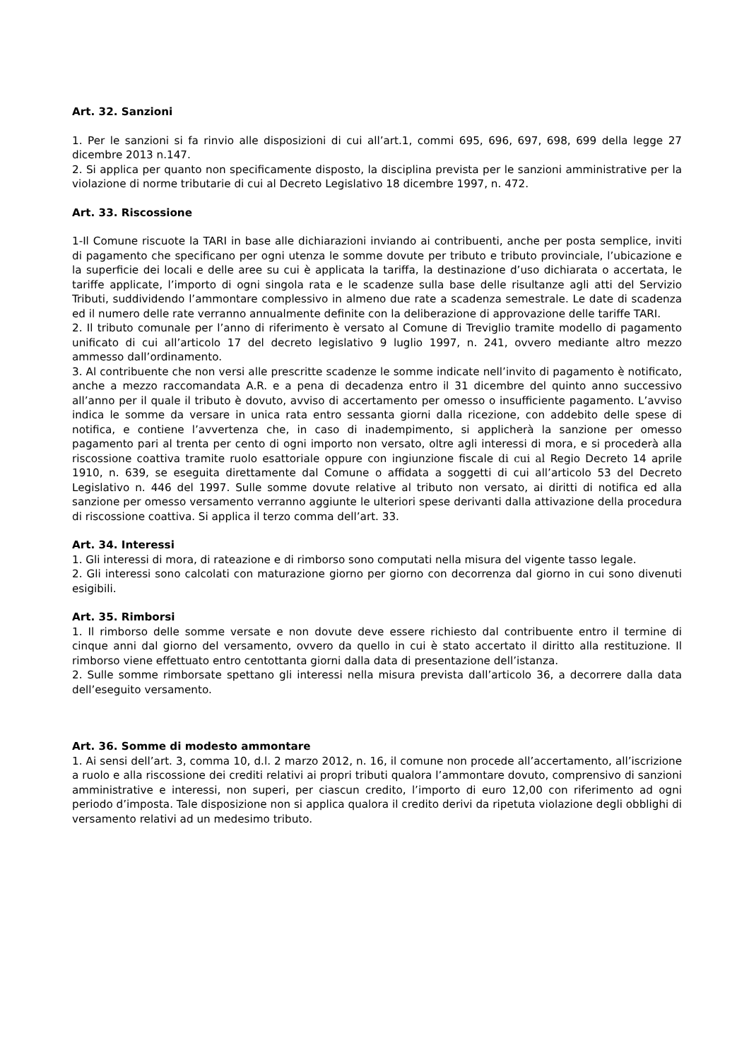Art. 32. Sanzioni
1. Per le sanzioni si fa rinvio alle disposizioni di cui all’art.1, commi 695, 696, 697, 698, 699 della legge 27 dicembre 2013 n.147.
2. Si applica per quanto non specificamente disposto, la disciplina prevista per le sanzioni amministrative per la violazione di norme tributarie di cui al Decreto Legislativo 18 dicembre 1997, n. 472.
Art. 33. Riscossione
1-Il Comune riscuote la TARI in base alle dichiarazioni inviando ai contribuenti, anche per posta semplice, inviti di pagamento che specificano per ogni utenza le somme dovute per tributo e tributo provinciale, l’ubicazione e la superficie dei locali e delle aree su cui è applicata la tariffa, la destinazione d’uso dichiarata o accertata, le tariffe applicate, l’importo di ogni singola rata e le scadenze sulla base delle risultanze agli atti del Servizio Tributi, suddividendo l’ammontare complessivo in almeno due rate a scadenza semestrale. Le date di scadenza ed il numero delle rate verranno annualmente definite con la deliberazione di approvazione delle tariffe TARI.
2. Il tributo comunale per l’anno di riferimento è versato al Comune di Treviglio tramite modello di pagamento unificato di cui all’articolo 17 del decreto legislativo 9 luglio 1997, n. 241, ovvero mediante altro mezzo ammesso dall’ordinamento.
3. Al contribuente che non versi alle prescritte scadenze le somme indicate nell’invito di pagamento è notificato, anche a mezzo raccomandata A.R. e a pena di decadenza entro il 31 dicembre del quinto anno successivo all’anno per il quale il tributo è dovuto, avviso di accertamento per omesso o insufficiente pagamento. L’avviso indica le somme da versare in unica rata entro sessanta giorni dalla ricezione, con addebito delle spese di notifica, e contiene l’avvertenza che, in caso di inadempimento, si applicherà la sanzione per omesso pagamento pari al trenta per cento di ogni importo non versato, oltre agli interessi di mora, e si procederà alla riscossione coattiva tramite ruolo esattoriale oppure con ingiunzione fiscale di cui al Regio Decreto 14 aprile 1910, n. 639, se eseguita direttamente dal Comune o affidata a soggetti di cui all’articolo 53 del Decreto Legislativo n. 446 del 1997. Sulle somme dovute relative al tributo non versato, ai diritti di notifica ed alla sanzione per omesso versamento verranno aggiunte le ulteriori spese derivanti dalla attivazione della procedura di riscossione coattiva. Si applica il terzo comma dell’art. 33.
Art. 34. Interessi
1. Gli interessi di mora, di rateazione e di rimborso sono computati nella misura del vigente tasso legale.
2. Gli interessi sono calcolati con maturazione giorno per giorno con decorrenza dal giorno in cui sono divenuti esigibili.
Art. 35. Rimborsi
1. Il rimborso delle somme versate e non dovute deve essere richiesto dal contribuente entro il termine di cinque anni dal giorno del versamento, ovvero da quello in cui è stato accertato il diritto alla restituzione. Il rimborso viene effettuato entro centottanta giorni dalla data di presentazione dell’istanza.
2. Sulle somme rimborsate spettano gli interessi nella misura prevista dall’articolo 36, a decorrere dalla data dell’eseguito versamento.
Art. 36. Somme di modesto ammontare
1. Ai sensi dell’art. 3, comma 10, d.l. 2 marzo 2012, n. 16, il comune non procede all’accertamento, all’iscrizione a ruolo e alla riscossione dei crediti relativi ai propri tributi qualora l’ammontare dovuto, comprensivo di sanzioni amministrative e interessi, non superi, per ciascun credito, l’importo di euro 12,00 con riferimento ad ogni periodo d’imposta. Tale disposizione non si applica qualora il credito derivi da ripetuta violazione degli obblighi di versamento relativi ad un medesimo tributo.